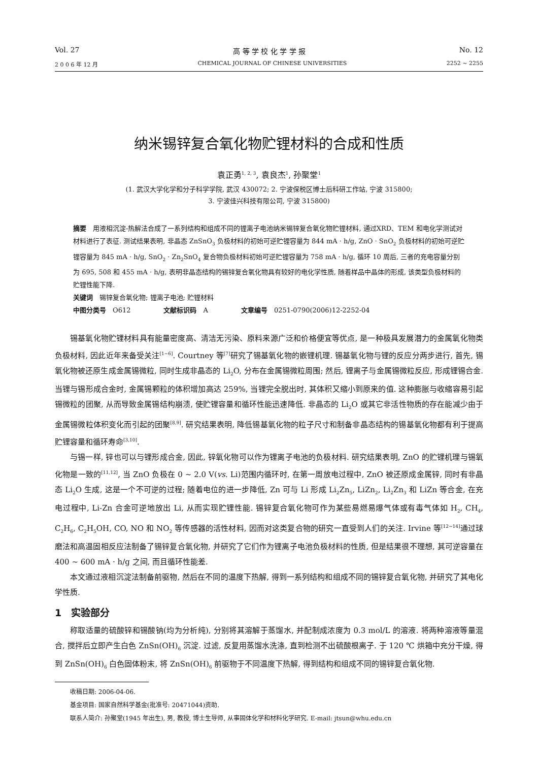Vol. 27 高 等 学 校 化 学 学 报 No. 12
2 0 0 6 年 12 月 CHEMICAL JOURNAL OF CHINESE UNIVERSITIES 2252 ~ 2255
纳米锡锌复合氧化物贮锂材料的合成和性质
袁正勇<sup>1, 2, 3</sup>, 袁良杰<sup>1</sup>, 孙聚堂<sup>1</sup>
(1. 武汉大学化学和分子科学学院, 武汉 430072; 2. 宁波保税区博士后科研工作站, 宁波 315800;
3. 宁波佳兴科技有限公司, 宁波 315800)
摘要　用液相沉淀-热解法合成了一系列结构和组成不同的锂离子电池纳米锡锌复合氧化物贮锂材料, 通过XRD、TEM 和电化学测试对材料进行了表征. 测试结果表明, 非晶态 ZnSnO<sub>3</sub> 负极材料的初始可逆贮锂容量为 844 mA · h/g, ZnO · SnO<sub>2</sub> 负极材料的初始可逆贮锂容量为 845 mA · h/g, SnO<sub>2</sub> · Zn<sub>2</sub>SnO<sub>4</sub> 复合物负极材料初始可逆贮锂容量为 758 mA · h/g, 循环 10 周后, 三者的充电容量分别为 695, 508 和 455 mA · h/g, 表明非晶态结构的锡锌复合氧化物具有较好的电化学性质, 随着样品中晶体的形成, 该类型负极材料的贮锂性能下降.
关键词　锡锌复合氧化物; 锂离子电池; 贮锂材料
中图分类号　O612　　　　　文献标识码　A　　　　　文章编号　0251-0790(2006)12-2252-04
锡基氧化物贮锂材料具有能量密度高、清洁无污染、原料来源广泛和价格便宜等优点, 是一种极具发展潜力的金属氧化物类负极材料, 因此近年来备受关注<sup>[1~6]</sup>. Courtney 等<sup>[7]</sup>研究了锡基氧化物的嵌锂机理. 锡基氧化物与锂的反应分两步进行, 首先, 锡氧化物被还原生成金属锡微粒, 同时生成非晶态的 Li<sub>2</sub>O, 分布在金属锡微粒周围; 然后, 锂离子与金属锡微粒反应, 形成锂锡合金. 当锂与锡形成合金时, 金属锡颗粒的体积增加高达 259%, 当锂完全脱出时, 其体积又缩小到原来的值. 这种膨胀与收缩容易引起锡微粒的团聚, 从而导致金属锡结构崩溃, 使贮锂容量和循环性能迅速降低. 非晶态的 Li<sub>2</sub>O 或其它非活性物质的存在能减少由于金属锡微粒体积变化而引起的团聚<sup>[8,9]</sup>. 研究结果表明, 降低锡基氧化物的粒子尺寸和制备非晶态结构的锡基氧化物都有利于提高贮锂容量和循环寿命<sup>[3,10]</sup>.
与锡一样, 锌也可以与锂形成合金, 因此, 锌氧化物可以作为锂离子电池的负极材料. 研究结果表明, ZnO 的贮锂机理与锡氧化物是一致的<sup>[11,12]</sup>, 当 ZnO 负极在 0 ~ 2.0 V(vs. Li)范围内循环时, 在第一周放电过程中, ZnO 被还原成金属锌, 同时有非晶态 Li<sub>2</sub>O 生成, 这是一个不可逆的过程; 随着电位的进一步降低, Zn 可与 Li 形成 Li<sub>2</sub>Zn<sub>5</sub>, LiZn<sub>2</sub>, Li<sub>2</sub>Zn<sub>3</sub> 和 LiZn 等合金, 在充电过程中, Li-Zn 合金可逆地放出 Li, 从而实现贮锂性能. 锡锌复合氧化物可作为某些易燃易爆气体或有毒气体如 H<sub>2</sub>, CH<sub>4</sub>, C<sub>2</sub>H<sub>6</sub>, C<sub>2</sub>H<sub>5</sub>OH, CO, NO 和 NO<sub>2</sub> 等传感器的活性材料, 因而对这类复合物的研究一直受到人们的关注. Irvine 等<sup>[12~14]</sup>通过球磨法和高温固相反应法制备了锡锌复合氧化物, 并研究了它们作为锂离子电池负极材料的性质, 但是结果很不理想, 其可逆容量在 400 ~ 600 mA · h/g 之间, 而且循环性能差.
本文通过液相沉淀法制备前驱物, 然后在不同的温度下热解, 得到一系列结构和组成不同的锡锌复合氧化物, 并研究了其电化学性质.
1　实验部分
称取适量的硫酸锌和锡酸钠(均为分析纯), 分别将其溶解于蒸馏水, 并配制成浓度为 0.3 mol/L 的溶液. 将两种溶液等量混合, 搅拌后立即产生白色 ZnSn(OH)<sub>6</sub> 沉淀. 过滤, 反复用蒸馏水洗涤, 直到检测不出硫酸根离子. 于 120 ℃ 烘箱中充分干燥, 得到 ZnSn(OH)<sub>6</sub> 白色固体粉末, 将 ZnSn(OH)<sub>6</sub> 前驱物于不同温度下热解, 得到结构和组成不同的锡锌复合氧化物.
收稿日期: 2006-04-06.
基金项目: 国家自然科学基金(批准号: 20471044)资助.
联系人简介: 孙聚堂(1945 年出生), 男, 教授, 博士生导师, 从事固体化学和材料化学研究. E-mail: jtsun@whu.edu.cn